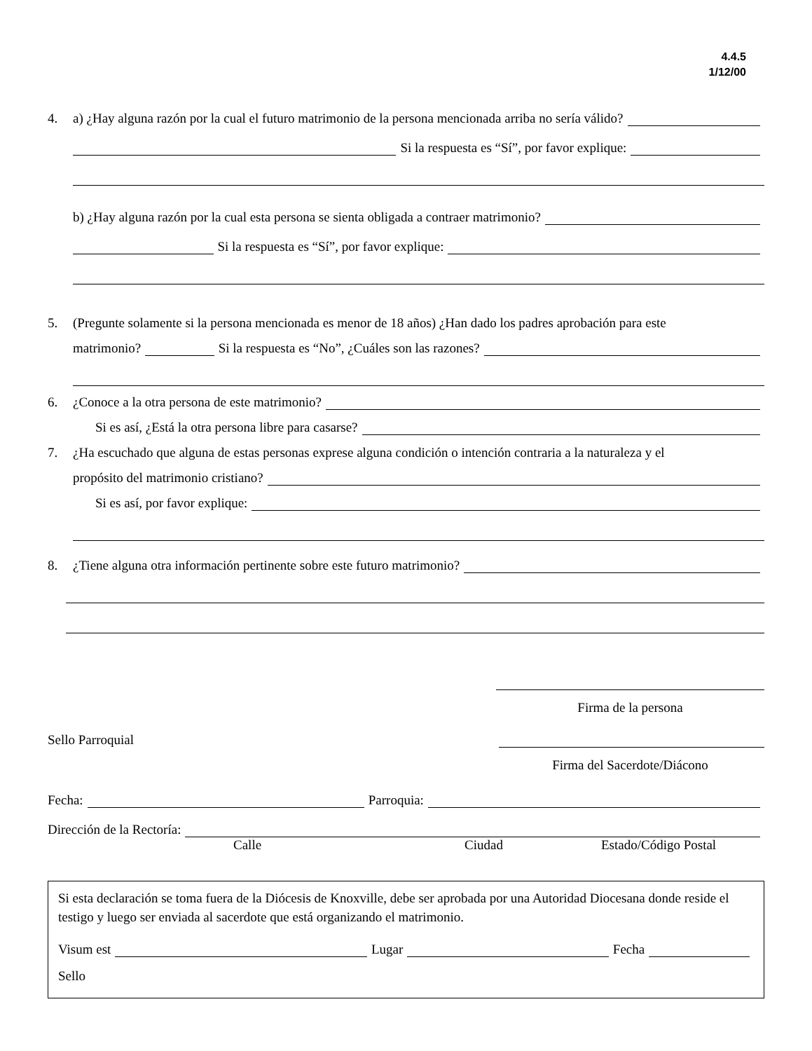4.4.5
1/12/00
4. a) ¿Hay alguna razón por la cual el futuro matrimonio de la persona mencionada arriba no sería válido?
Si la respuesta es “Sí”, por favor explique:
b) ¿Hay alguna razón por la cual esta persona se sienta obligada a contraer matrimonio?
Si la respuesta es “Sí”, por favor explique:
5. (Pregunte solamente si la persona mencionada es menor de 18 años) ¿Han dado los padres aprobación para este
matrimonio? Si la respuesta es “No”, ¿Cuáles son las razones?
6. ¿Conoce a la otra persona de este matrimonio?
Si es así, ¿Está la otra persona libre para casarse?
7. ¿Ha escuchado que alguna de estas personas exprese alguna condición o intención contraria a la naturaleza y el
propósito del matrimonio cristiano?
Si es así, por favor explique:
8. ¿Tiene alguna otra información pertinente sobre este futuro matrimonio?
Firma de la persona
Sello Parroquial
Firma del Sacerdote/Diácono
Fecha: Parroquia:
Dirección de la Rectoría:
Calle Ciudad Estado/Código Postal
Si esta declaración se toma fuera de la Diócesis de Knoxville, debe ser aprobada por una Autoridad Diocesana donde reside el testigo y luego ser enviada al sacerdote que está organizando el matrimonio.
Visum est Lugar Fecha
Sello